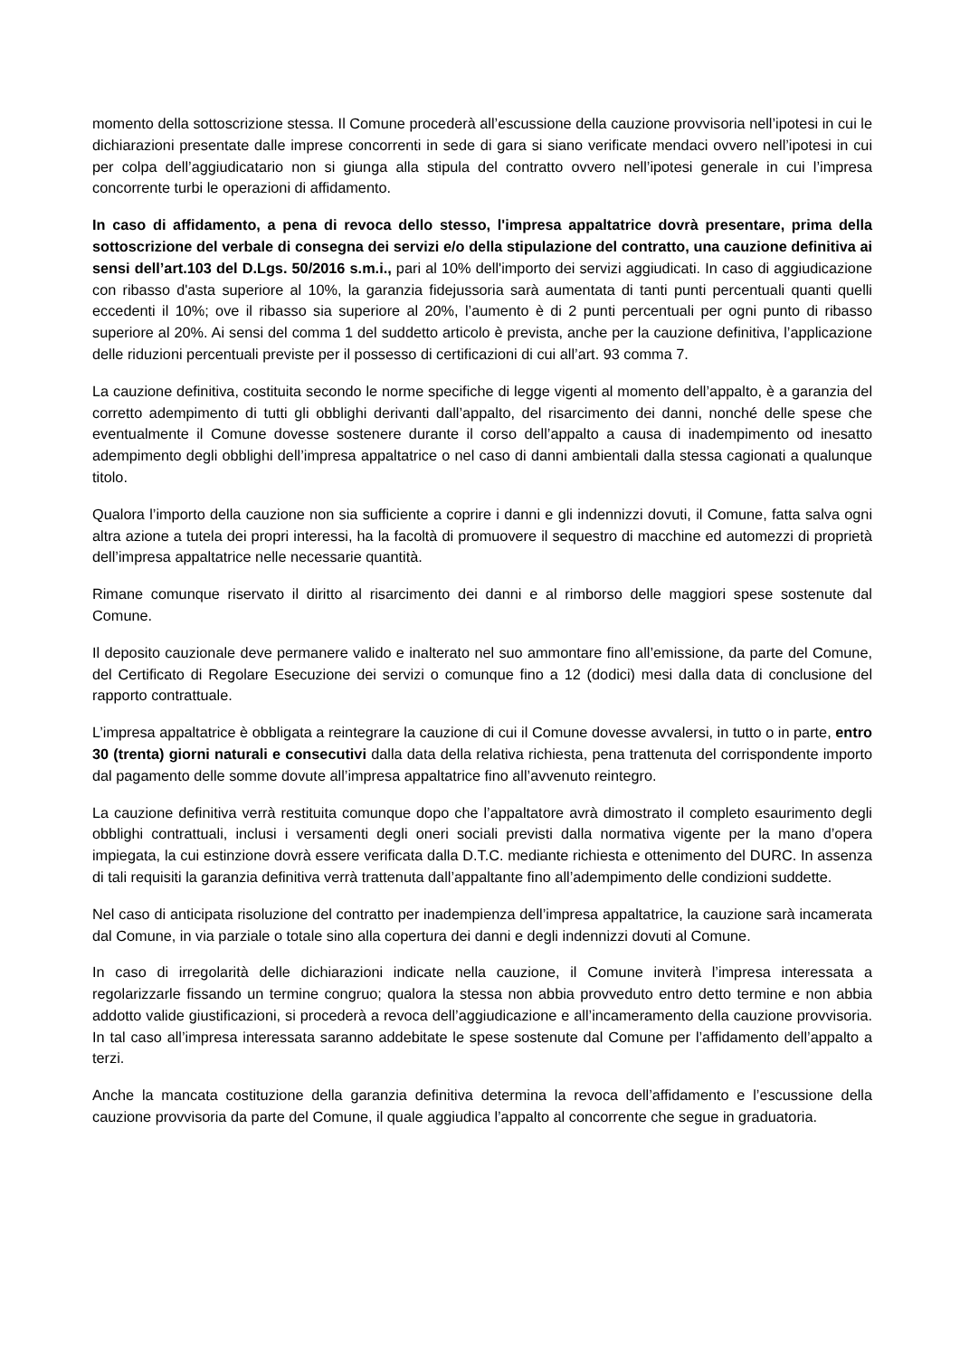momento della sottoscrizione stessa. Il Comune procederà all’escussione della cauzione provvisoria nell’ipotesi in cui le dichiarazioni presentate dalle imprese concorrenti in sede di gara si siano verificate mendaci ovvero nell’ipotesi in cui per colpa dell’aggiudicatario non si giunga alla stipula del contratto ovvero nell’ipotesi generale in cui l’impresa concorrente turbi le operazioni di affidamento.
In caso di affidamento, a pena di revoca dello stesso, l'impresa appaltatrice dovrà presentare, prima della sottoscrizione del verbale di consegna dei servizi e/o della stipulazione del contratto, una cauzione definitiva ai sensi dell’art.103 del D.Lgs. 50/2016 s.m.i., pari al 10% dell'importo dei servizi aggiudicati. In caso di aggiudicazione con ribasso d'asta superiore al 10%, la garanzia fidejussoria sarà aumentata di tanti punti percentuali quanti quelli eccedenti il 10%; ove il ribasso sia superiore al 20%, l’aumento è di 2 punti percentuali per ogni punto di ribasso superiore al 20%. Ai sensi del comma 1 del suddetto articolo è prevista, anche per la cauzione definitiva, l’applicazione delle riduzioni percentuali previste per il possesso di certificazioni di cui all’art. 93 comma 7.
La cauzione definitiva, costituita secondo le norme specifiche di legge vigenti al momento dell’appalto, è a garanzia del corretto adempimento di tutti gli obblighi derivanti dall’appalto, del risarcimento dei danni, nonché delle spese che eventualmente il Comune dovesse sostenere durante il corso dell’appalto a causa di inadempimento od inesatto adempimento degli obblighi dell’impresa appaltatrice o nel caso di danni ambientali dalla stessa cagionati a qualunque titolo.
Qualora l’importo della cauzione non sia sufficiente a coprire i danni e gli indennizzi dovuti, il Comune, fatta salva ogni altra azione a tutela dei propri interessi, ha la facoltà di promuovere il sequestro di macchine ed automezzi di proprietà dell’impresa appaltatrice nelle necessarie quantità.
Rimane comunque riservato il diritto al risarcimento dei danni e al rimborso delle maggiori spese sostenute dal Comune.
Il deposito cauzionale deve permanere valido e inalterato nel suo ammontare fino all’emissione, da parte del Comune, del Certificato di Regolare Esecuzione dei servizi o comunque fino a 12 (dodici) mesi dalla data di conclusione del rapporto contrattuale.
L’impresa appaltatrice è obbligata a reintegrare la cauzione di cui il Comune dovesse avvalersi, in tutto o in parte, entro 30 (trenta) giorni naturali e consecutivi dalla data della relativa richiesta, pena trattenuta del corrispondente importo dal pagamento delle somme dovute all’impresa appaltatrice fino all’avvenuto reintegro.
La cauzione definitiva verrà restituita comunque dopo che l’appaltatore avrà dimostrato il completo esaurimento degli obblighi contrattuali, inclusi i versamenti degli oneri sociali previsti dalla normativa vigente per la mano d’opera impiegata, la cui estinzione dovrà essere verificata dalla D.T.C. mediante richiesta e ottenimento del DURC. In assenza di tali requisiti la garanzia definitiva verrà trattenuta dall’appaltante fino all’adempimento delle condizioni suddette.
Nel caso di anticipata risoluzione del contratto per inadempienza dell’impresa appaltatrice, la cauzione sarà incamerata dal Comune, in via parziale o totale sino alla copertura dei danni e degli indennizzi dovuti al Comune.
In caso di irregolarità delle dichiarazioni indicate nella cauzione, il Comune inviterà l’impresa interessata a regolarizzarle fissando un termine congruo; qualora la stessa non abbia provveduto entro detto termine e non abbia addotto valide giustificazioni, si procederà a revoca dell’aggiudicazione e all’incameramento della cauzione provvisoria. In tal caso all’impresa interessata saranno addebitate le spese sostenute dal Comune per l’affidamento dell’appalto a terzi.
Anche la mancata costituzione della garanzia definitiva determina la revoca dell’affidamento e l’escussione della cauzione provvisoria da parte del Comune, il quale aggiudica l’appalto al concorrente che segue in graduatoria.